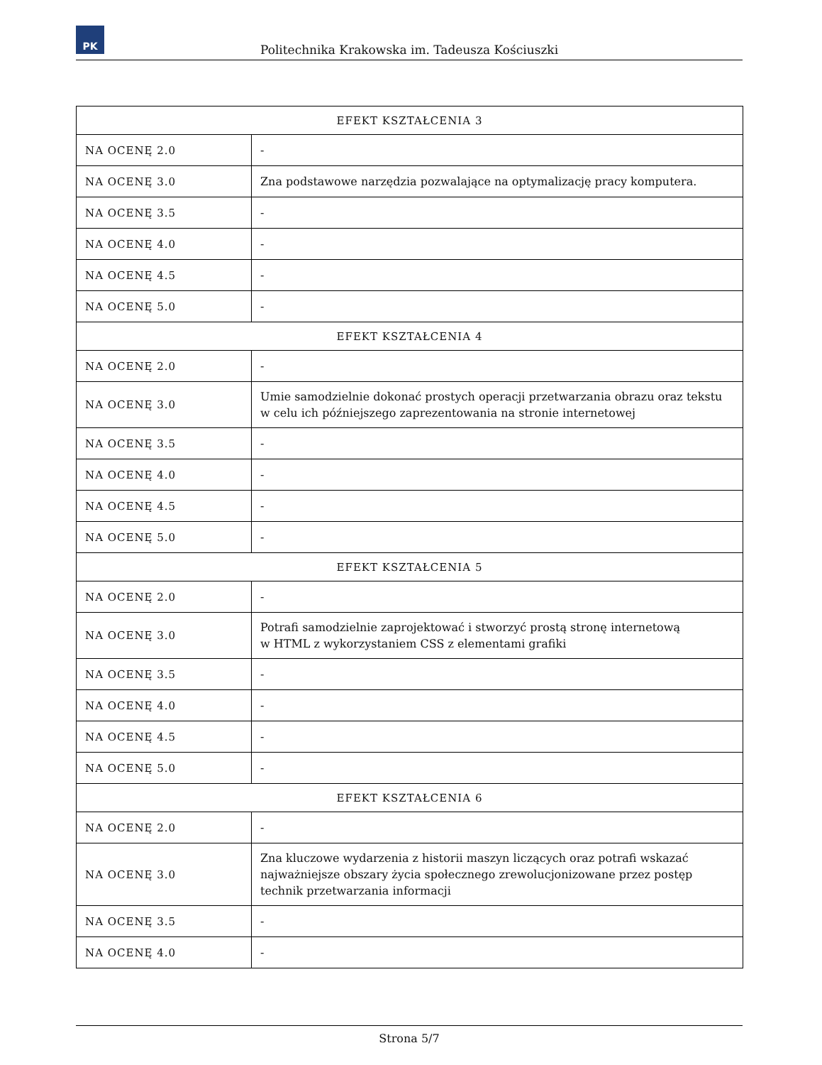PK
Politechnika Krakowska im. Tadeusza Kościuszki
| EFEKT KSZTAŁCENIA 3 | |
| --- | --- |
| NA OCENĘ 2.0 | - |
| NA OCENĘ 3.0 | Zna podstawowe narzędzia pozwalające na optymalizację pracy komputera. |
| NA OCENĘ 3.5 | - |
| NA OCENĘ 4.0 | - |
| NA OCENĘ 4.5 | - |
| NA OCENĘ 5.0 | - |
| EFEKT KSZTAŁCENIA 4 | |
| NA OCENĘ 2.0 | - |
| NA OCENĘ 3.0 | Umie samodzielnie dokonać prostych operacji przetwarzania obrazu oraz tekstu w celu ich późniejszego zaprezentowania na stronie internetowej |
| NA OCENĘ 3.5 | - |
| NA OCENĘ 4.0 | - |
| NA OCENĘ 4.5 | - |
| NA OCENĘ 5.0 | - |
| EFEKT KSZTAŁCENIA 5 | |
| NA OCENĘ 2.0 | - |
| NA OCENĘ 3.0 | Potrafi samodzielnie zaprojektować i stworzyć prostą stronę internetową w HTML z wykorzystaniem CSS z elementami grafiki |
| NA OCENĘ 3.5 | - |
| NA OCENĘ 4.0 | - |
| NA OCENĘ 4.5 | - |
| NA OCENĘ 5.0 | - |
| EFEKT KSZTAŁCENIA 6 | |
| NA OCENĘ 2.0 | - |
| NA OCENĘ 3.0 | Zna kluczowe wydarzenia z historii maszyn liczących oraz potrafi wskazać najważniejsze obszary życia społecznego zrewolucjonizowane przez postęp technik przetwarzania informacji |
| NA OCENĘ 3.5 | - |
| NA OCENĘ 4.0 | - |
Strona 5/7